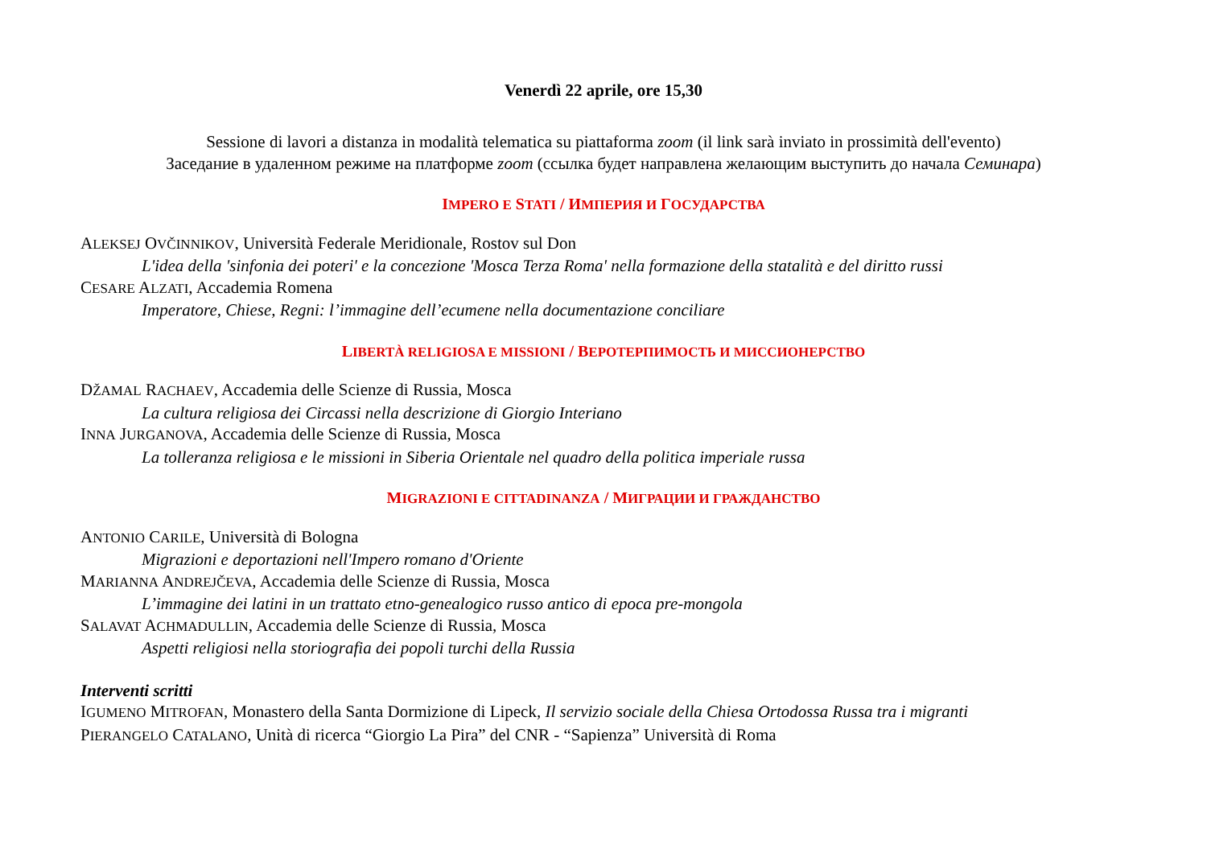Venerdì 22 aprile, ore 15,30
Sessione di lavori a distanza in modalità telematica su piattaforma zoom (il link sarà inviato in prossimità dell'evento)
Заседание в удаленном режиме на платформе zoom (ссылка будет направлена желающим выступить до начала Семинара)
IMPERO E STATI / ИМПЕРИЯ И ГОСУДАРСТВА
ALEKSEJ OVČINNIKOV, Università Federale Meridionale, Rostov sul Don
L'idea della 'sinfonia dei poteri' e la concezione 'Mosca Terza Roma' nella formazione della statalità e del diritto russi
CESARE ALZATI, Accademia Romena
Imperatore, Chiese, Regni: l’immagine dell’ecumene nella documentazione conciliare
LIBERTÀ RELIGIOSA E MISSIONI / ВЕРОТЕРПИМОСТЬ И МИССИОНЕРСТВО
DŽAMAL RACHAEV, Accademia delle Scienze di Russia, Mosca
La cultura religiosa dei Circassi nella descrizione di Giorgio Interiano
INNA JURGANOVA, Accademia delle Scienze di Russia, Mosca
La tolleranza religiosa e le missioni in Siberia Orientale nel quadro della politica imperiale russa
MIGRAZIONI E CITTADINANZA / МИГРАЦИИ И ГРАЖДАНСТВО
ANTONIO CARILE, Università di Bologna
Migrazioni e deportazioni nell'Impero romano d'Oriente
MARIANNA ANDREJČEVA, Accademia delle Scienze di Russia, Mosca
L’immagine dei latini in un trattato etno-genealogico russo antico di epoca pre-mongola
SALAVAT ACHMADULLIN, Accademia delle Scienze di Russia, Mosca
Aspetti religiosi nella storiografia dei popoli turchi della Russia
Interventi scritti
IGUMENO MITROFAN, Monastero della Santa Dormizione di Lipeck, Il servizio sociale della Chiesa Ortodossa Russa tra i migranti
PIERANGELO CATALANO, Unità di ricerca “Giorgio La Pira” del CNR - “Sapienza” Università di Roma